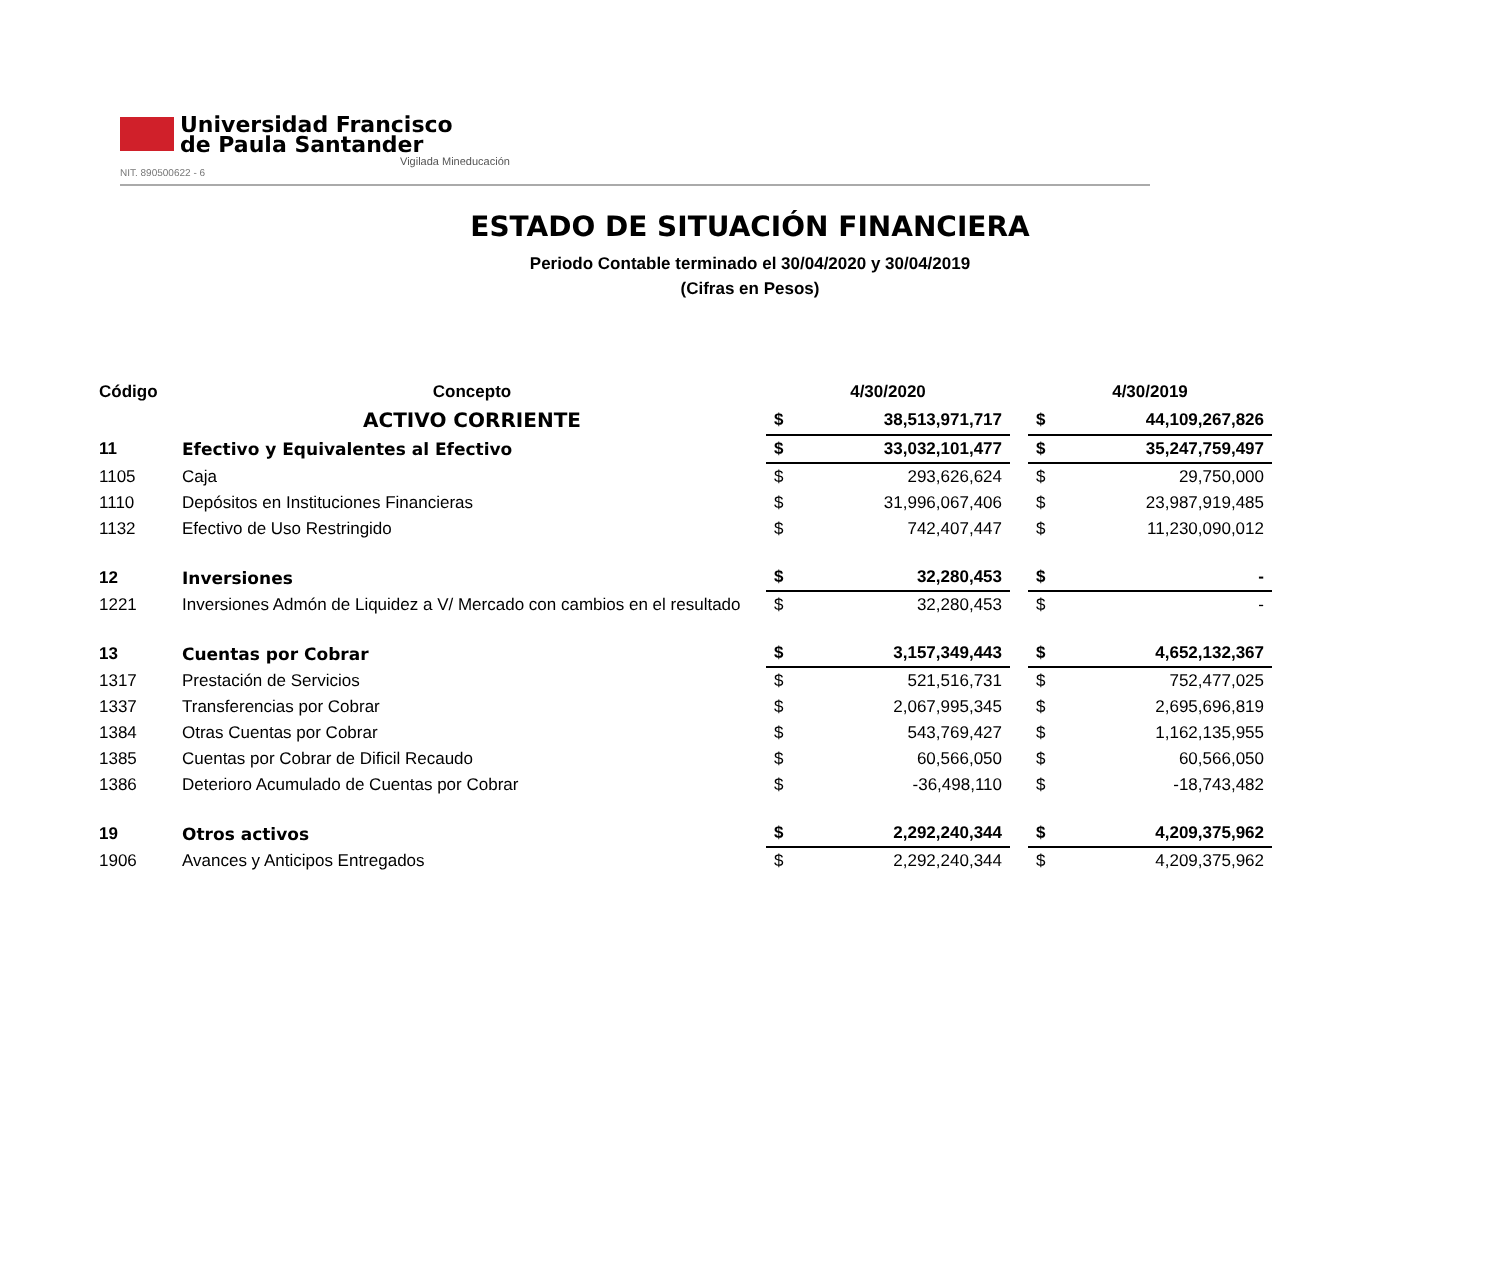Universidad Francisco
de Paula Santander
Vigilada Mineducación
NIT. 890500622 - 6
ESTADO DE SITUACIÓN FINANCIERA
Periodo Contable terminado el 30/04/2020 y 30/04/2019
(Cifras en Pesos)
| Código | Concepto | 4/30/2020 | | | 4/30/2019 | |
| --- | --- | --- | --- | --- | --- | --- |
| | ACTIVO CORRIENTE | $ | 38,513,971,717 | | $ | 44,109,267,826 |
| 11 | Efectivo y Equivalentes al Efectivo | $ | 33,032,101,477 | | $ | 35,247,759,497 |
| 1105 | Caja | $ | 293,626,624 | | $ | 29,750,000 |
| 1110 | Depósitos en Instituciones Financieras | $ | 31,996,067,406 | | $ | 23,987,919,485 |
| 1132 | Efectivo de Uso Restringido | $ | 742,407,447 | | $ | 11,230,090,012 |
| 12 | Inversiones | $ | 32,280,453 | | $ | - |
| 1221 | Inversiones Admón de Liquidez a V/ Mercado con cambios en el resultado | $ | 32,280,453 | | $ | - |
| 13 | Cuentas por Cobrar | $ | 3,157,349,443 | | $ | 4,652,132,367 |
| 1317 | Prestación de Servicios | $ | 521,516,731 | | $ | 752,477,025 |
| 1337 | Transferencias por Cobrar | $ | 2,067,995,345 | | $ | 2,695,696,819 |
| 1384 | Otras Cuentas por Cobrar | $ | 543,769,427 | | $ | 1,162,135,955 |
| 1385 | Cuentas por Cobrar de Dificil Recaudo | $ | 60,566,050 | | $ | 60,566,050 |
| 1386 | Deterioro Acumulado de Cuentas por Cobrar | $ | -36,498,110 | | $ | -18,743,482 |
| 19 | Otros activos | $ | 2,292,240,344 | | $ | 4,209,375,962 |
| 1906 | Avances y Anticipos Entregados | $ | 2,292,240,344 | | $ | 4,209,375,962 |